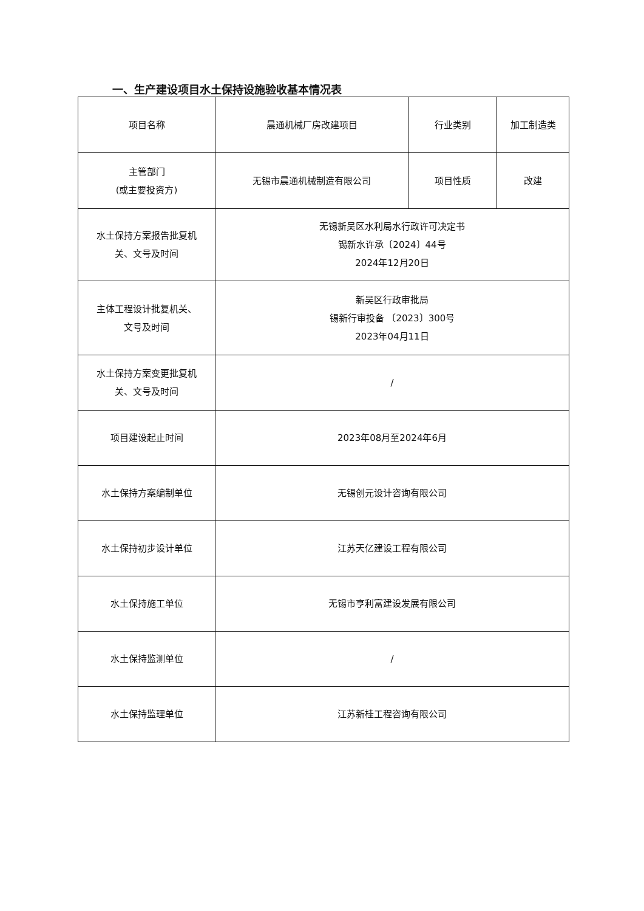一、生产建设项目水土保持设施验收基本情况表
| 项目名称 | 晨通机械厂房改建项目 | 行业类别 | 加工制造类 |
| 主管部门 (或主要投资方) | 无锡市晨通机械制造有限公司 | 项目性质 | 改建 |
| 水土保持方案报告批复机 关、文号及时间 | 无锡新吴区水利局水行政许可决定书 锡新水许承〔2024〕44号 2024年12月20日 | | |
| 主体工程设计批复机关、 文号及时间 | 新吴区行政审批局 锡新行审投备 〔2023〕300号 2023年04月11日 | | |
| 水土保持方案变更批复机 关、文号及时间 | / | | |
| 项目建设起止时间 | 2023年08月至2024年6月 | | |
| 水土保持方案编制单位 | 无锡创元设计咨询有限公司 | | |
| 水土保持初步设计单位 | 江苏天亿建设工程有限公司 | | |
| 水土保持施工单位 | 无锡市亨利富建设发展有限公司 | | |
| 水土保持监测单位 | / | | |
| 水土保持监理单位 | 江苏新桂工程咨询有限公司 | | |